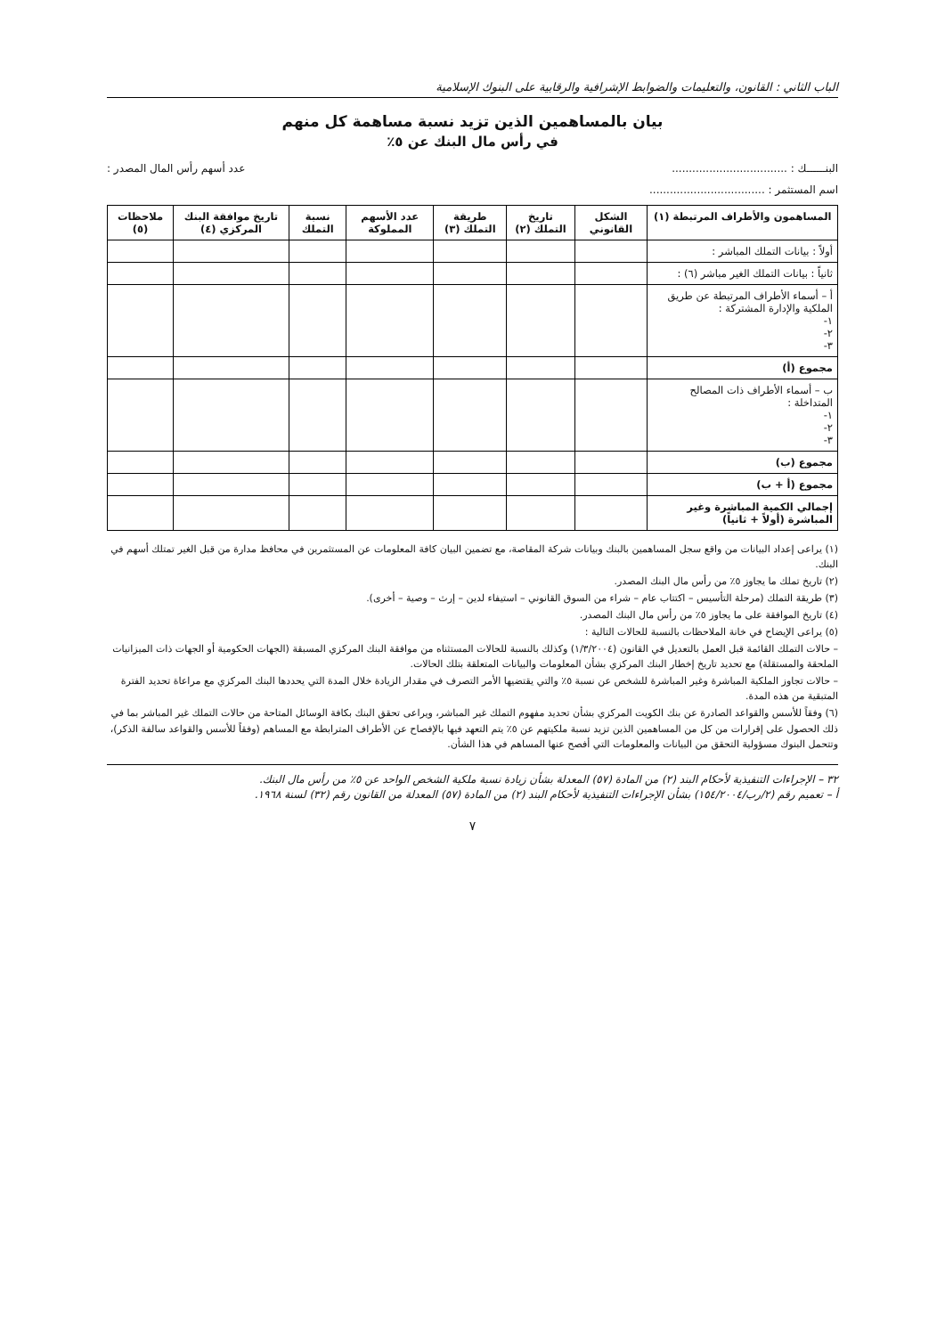الباب الثاني : القانون، والتعليمات والضوابط الإشرافية والرقابية على البنوك الإسلامية
بيان بالمساهمين الذين تزيد نسبة مساهمة كل منهم
في رأس مال البنك عن ٥٪
البنــــــك : .................................. عدد أسهم رأس المال المصدر :
اسم المستثمر : ..................................
| المساهمون والأطراف المرتبطة (١) | الشكل القانوني | تاريخ التملك (٢) | طريقة التملك (٣) | عدد الأسهم المملوكة | نسبة التملك | تاريخ موافقة البنك المركزي (٤) | ملاحظات (٥) |
| --- | --- | --- | --- | --- | --- | --- | --- |
| أولاً : بيانات التملك المباشر : | | | | | | | |
| ثانياً : بيانات التملك الغير مباشر (٦) : | | | | | | | |
| أ – أسماء الأطراف المرتبطة عن طريق الملكية والإدارة المشتركة : ١- ٢- ٣- | | | | | | | |
| مجموع (أ) | | | | | | | |
| ب – أسماء الأطراف ذات المصالح المتداخلة : ١- ٢- ٣- | | | | | | | |
| مجموع (ب) | | | | | | | |
| مجموع (أ + ب) | | | | | | | |
| إجمالي الكمية المباشرة وغير المباشرة (أولاً + ثانياً) | | | | | | | |
(١) يراعى إعداد البيانات من واقع سجل المساهمين بالبنك وبيانات شركة المقاصة، مع تضمين البيان كافة المعلومات عن المستثمرين في محافظ مدارة من قبل الغير تمتلك أسهم في البنك.
(٢) تاريخ تملك ما يجاوز ٥٪ من رأس مال البنك المصدر.
(٣) طريقة التملك (مرحلة التأسيس – اكتتاب عام – شراء من السوق القانوني – استيفاء لدين – إرث – وصية – أخرى).
(٤) تاريخ الموافقة على ما يجاوز ٥٪ من رأس مال البنك المصدر.
(٥) يراعى الإيضاح في خانة الملاحظات بالنسبة للحالات التالية :
– حالات التملك القائمة قبل العمل بالتعديل في القانون (١/٣/٢٠٠٤) وكذلك بالنسبة للحالات المستثناه من موافقة البنك المركزي المسبقة (الجهات الحكومية أو الجهات ذات الميزانيات الملحقة والمستقلة) مع تحديد تاريخ إخطار البنك المركزي بشأن المعلومات والبيانات المتعلقة بتلك الحالات.
– حالات تجاوز الملكية المباشرة وغير المباشرة للشخص عن نسبة ٥٪ والتي يقتضيها الأمر التصرف في مقدار الزيادة خلال المدة التي يحددها البنك المركزي مع مراعاة تحديد الفترة المتبقية من هذه المدة.
(٦) وفقاً للأسس والقواعد الصادرة عن بنك الكويت المركزي بشأن تحديد مفهوم التملك غير المباشر، ويراعى تحقق البنك بكافة الوسائل المتاحة من حالات التملك غير المباشر بما في ذلك الحصول على إقرارات من كل من المساهمين الذين تزيد نسبة ملكيتهم عن ٥٪ يتم التعهد فيها بالإفصاح عن الأطراف المترابطة مع المساهم (وفقاً للأسس والقواعد سالفة الذكر)، وتتحمل البنوك مسؤولية التحقق من البيانات والمعلومات التي أفصح عنها المساهم في هذا الشأن.
٣٢ – الإجراءات التنفيذية لأحكام البند (٢) من المادة (٥٧) المعدلة بشأن زيادة نسبة ملكية الشخص الواحد عن ٥٪ من رأس مال البنك.
أ – تعميم رقم (٢/رب/١٥٤/٢٠٠٤) بشأن الإجراءات التنفيذية لأحكام البند (٢) من المادة (٥٧) المعدلة من القانون رقم (٣٢) لسنة ١٩٦٨.
٧